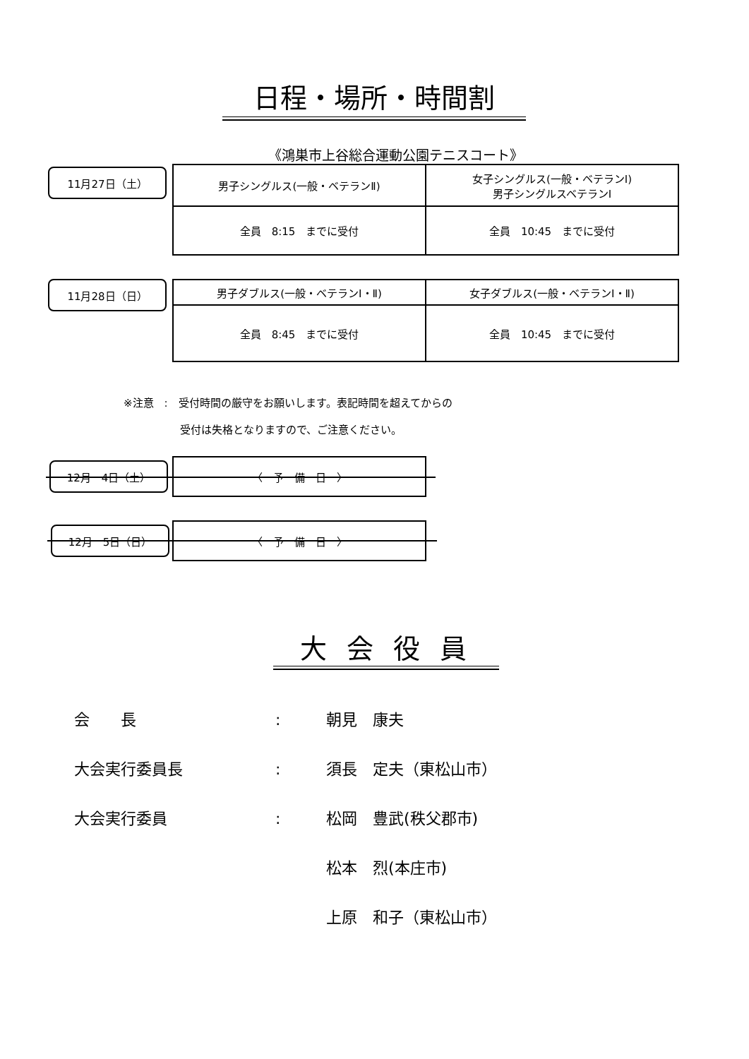日程・場所・時間割
《鴻巣市上谷総合運動公園テニスコート》
11月27日（土）
| 男子シングルス(一般・ベテランⅡ) | 女子シングルス(一般・ベテランⅠ) 男子シングルスベテランⅠ |
| 全員 8:15 までに受付 | 全員 10:45 までに受付 |
11月28日（日）
| 男子ダブルス(一般・ベテランⅠ・Ⅱ) | 女子ダブルス(一般・ベテランⅠ・Ⅱ) |
| 全員 8:45 までに受付 | 全員 10:45 までに受付 |
※注意　:　受付時間の厳守をお願いします。表記時間を超えてからの
　　　　　 受付は失格となりますので、ご注意ください。
12月　4日（土）
| 〈 予 備 日 〉 |
12月　5日（日）
| 〈 予 備 日 〉 |
大 会 役 員
会　　長: 朝見　康夫
大会実行委員長: 須長　定夫（東松山市）
大会実行委員: 松岡　豊武(秩父郡市)
松本　烈(本庄市)
上原　和子（東松山市）